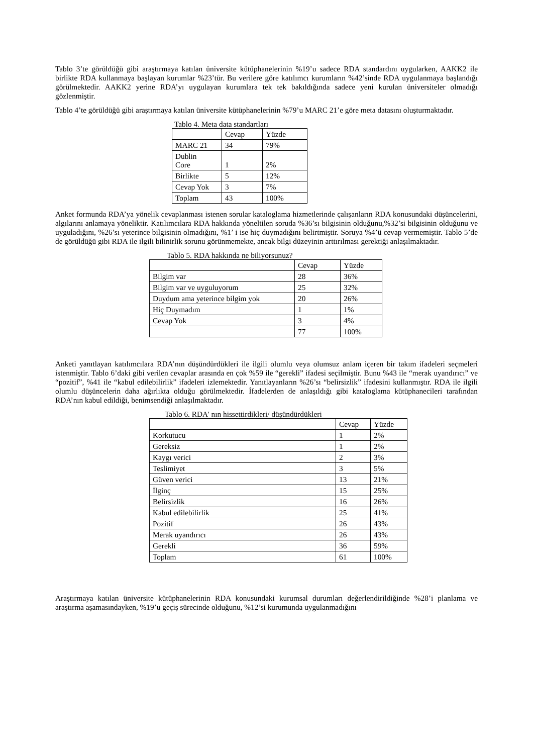Tablo 3’te görüldüğü gibi araştırmaya katılan üniversite kütüphanelerinin %19’u sadece RDA standardını uygularken, AAKK2 ile birlikte RDA kullanmaya başlayan kurumlar %23’tür. Bu verilere göre katılımcı kurumların %42’sinde RDA uygulanmaya başlandığı görülmektedir. AAKK2 yerine RDA’yı uygulayan kurumlara tek tek bakıldığında sadece yeni kurulan üniversiteler olmadığı gözlenmiştir.
Tablo 4’te görüldüğü gibi araştırmaya katılan üniversite kütüphanelerinin %79’u MARC 21’e göre meta datasını oluşturmaktadır.
Tablo 4. Meta data standartları
| | Cevap | Yüzde |
| MARC 21 | 34 | 79% |
| Dublin Core | 1 | 2% |
| Birlikte | 5 | 12% |
| Cevap Yok | 3 | 7% |
| Toplam | 43 | 100% |
Anket formunda RDA’ya yönelik cevaplanması istenen sorular kataloglama hizmetlerinde çalışanların RDA konusundaki düşüncelerini, algılarını anlamaya yöneliktir. Katılımcılara RDA hakkında yöneltilen soruda %36’sı bilgisinin olduğunu,%32’si bilgisinin olduğunu ve uyguladığını, %26’sı yeterince bilgisinin olmadığını, %1’ i ise hiç duymadığını belirtmiştir. Soruya %4’ü cevap vermemiştir. Tablo 5’de de görüldüğü gibi RDA ile ilgili bilinirlik sorunu görünmemekte, ancak bilgi düzeyinin arttırılması gerektiği anlaşılmaktadır.
Tablo 5. RDA hakkında ne biliyorsunuz?
| | Cevap | Yüzde |
| Bilgim var | 28 | 36% |
| Bilgim var ve uyguluyorum | 25 | 32% |
| Duydum ama yeterince bilgim yok | 20 | 26% |
| Hiç Duymadım | 1 | 1% |
| Cevap Yok | 3 | 4% |
| | 77 | 100% |
Anketi yanıtlayan katılımcılara RDA’nın düşündürdükleri ile ilgili olumlu veya olumsuz anlam içeren bir takım ifadeleri seçmeleri istenmiştir. Tablo 6’daki gibi verilen cevaplar arasında en çok %59 ile “gerekli” ifadesi seçilmiştir. Bunu %43 ile “merak uyandırıcı” ve “pozitif”, %41 ile “kabul edilebilirlik” ifadeleri izlemektedir. Yanıtlayanların %26’sı “belirsizlik” ifadesini kullanmıştır. RDA ile ilgili olumlu düşüncelerin daha ağırlıkta olduğu görülmektedir. İfadelerden de anlaşıldığı gibi kataloglama kütüphanecileri tarafından RDA’nın kabul edildiği, benimsendiği anlaşılmaktadır.
Tablo 6. RDA' nın hissettirdikleri/ düşündürdükleri
| | Cevap | Yüzde |
| Korkutucu | 1 | 2% |
| Gereksiz | 1 | 2% |
| Kaygı verici | 2 | 3% |
| Teslimiyet | 3 | 5% |
| Güven verici | 13 | 21% |
| İlginç | 15 | 25% |
| Belirsizlik | 16 | 26% |
| Kabul edilebilirlik | 25 | 41% |
| Pozitif | 26 | 43% |
| Merak uyandırıcı | 26 | 43% |
| Gerekli | 36 | 59% |
| Toplam | 61 | 100% |
Araştırmaya katılan üniversite kütüphanelerinin RDA konusundaki kurumsal durumları değerlendirildiğinde %28’i planlama ve araştırma aşamasındayken, %19’u geçiş sürecinde olduğunu, %12’si kurumunda uygulanmadığını